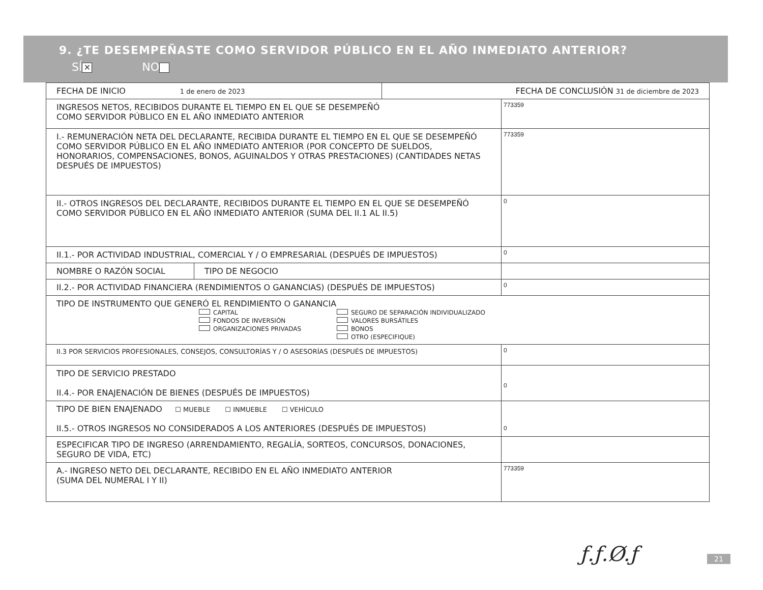9. ¿TE DESEMPEÑASTE COMO SERVIDOR PÚBLICO EN EL AÑO INMEDIATO ANTERIOR?
SÍ ✕ NO
| / FECHA DE INICIO 1 de enero de 2023 / FECHA DE CONCLUSIÓN 31 de diciembre de 2023 / | | |
| INGRESOS NETOS, RECIBIDOS DURANTE EL TIEMPO EN EL QUE SE DESEMPEÑÓ COMO SERVIDOR PÚBLICO EN EL AÑO INMEDIATO ANTERIOR | | 773359 |
| I.- REMUNERACIÓN NETA DEL DECLARANTE, RECIBIDA DURANTE EL TIEMPO EN EL QUE SE DESEMPEÑÓ COMO SERVIDOR PÚBLICO EN EL AÑO INMEDIATO ANTERIOR (POR CONCEPTO DE SUELDOS, HONORARIOS, COMPENSACIONES, BONOS, AGUINALDOS Y OTRAS PRESTACIONES) (CANTIDADES NETAS DESPUÉS DE IMPUESTOS) | | 773359 |
| II.- OTROS INGRESOS DEL DECLARANTE, RECIBIDOS DURANTE EL TIEMPO EN EL QUE SE DESEMPEÑÓ COMO SERVIDOR PÚBLICO EN EL AÑO INMEDIATO ANTERIOR (SUMA DEL II.1 AL II.5) | | 0 |
| II.1.- POR ACTIVIDAD INDUSTRIAL, COMERCIAL Y / O EMPRESARIAL (DESPUÉS DE IMPUESTOS) | | 0 |
| NOMBRE O RAZÓN SOCIAL | TIPO DE NEGOCIO | |
| II.2.- POR ACTIVIDAD FINANCIERA (RENDIMIENTOS O GANANCIAS) (DESPUÉS DE IMPUESTOS) | | 0 |
| TIPO DE INSTRUMENTO QUE GENERÓ EL RENDIMIENTO O GANANCIA CAPITAL FONDOS DE INVERSIÓN ORGANIZACIONES PRIVADAS SEGURO DE SEPARACIÓN INDIVIDUALIZADO VALORES BURSÁTILES BONOS OTRO (ESPECIFIQUE) | | |
| II.3 POR SERVICIOS PROFESIONALES, CONSEJOS, CONSULTORÍAS Y / O ASESORÍAS (DESPUÉS DE IMPUESTOS) | | 0 |
| TIPO DE SERVICIO PRESTADO II.4.- POR ENAJENACIÓN DE BIENES (DESPUÉS DE IMPUESTOS) | | 0 |
| TIPO DE BIEN ENAJENADO ☐ MUEBLE ☐ INMUEBLE ☐ VEHÍCULO II.5.- OTROS INGRESOS NO CONSIDERADOS A LOS ANTERIORES (DESPUÉS DE IMPUESTOS) | | 0 |
| ESPECIFICAR TIPO DE INGRESO (ARRENDAMIENTO, REGALÍA, SORTEOS, CONCURSOS, DONACIONES, SEGURO DE VIDA, ETC) | | |
| A.- INGRESO NETO DEL DECLARANTE, RECIBIDO EN EL AÑO INMEDIATO ANTERIOR (SUMA DEL NUMERAL I Y II) | | 773359 |
ƒ.ƒ.Ø.ƒ 21